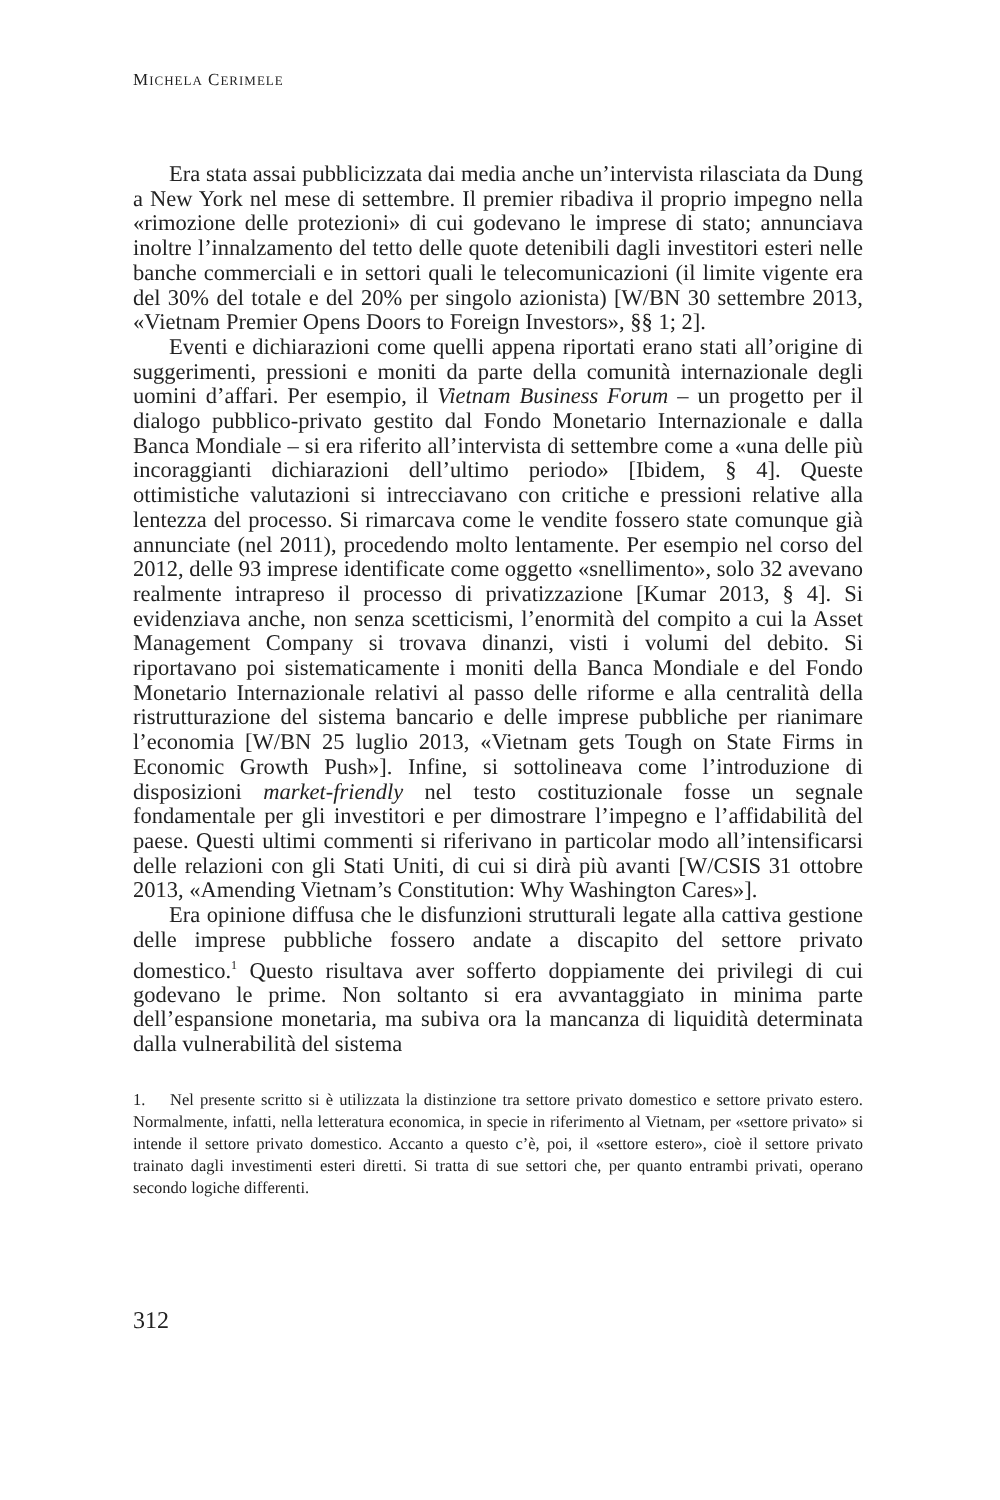MICHELA CERIMELE
Era stata assai pubblicizzata dai media anche un’intervista rilasciata da Dung a New York nel mese di settembre. Il premier ribadiva il proprio impegno nella «rimozione delle protezioni» di cui godevano le imprese di stato; annunciava inoltre l’innalzamento del tetto delle quote detenibili dagli investitori esteri nelle banche commerciali e in settori quali le telecomunicazioni (il limite vigente era del 30% del totale e del 20% per singolo azionista) [W/BN 30 settembre 2013, «Vietnam Premier Opens Doors to Foreign Investors», §§ 1; 2].
Eventi e dichiarazioni come quelli appena riportati erano stati all’origine di suggerimenti, pressioni e moniti da parte della comunità internazionale degli uomini d’affari. Per esempio, il Vietnam Business Forum – un progetto per il dialogo pubblico-privato gestito dal Fondo Monetario Internazionale e dalla Banca Mondiale – si era riferito all’intervista di settembre come a «una delle più incoraggianti dichiarazioni dell’ultimo periodo» [Ibidem, § 4]. Queste ottimistiche valutazioni si intrecciavano con critiche e pressioni relative alla lentezza del processo. Si rimarcava come le vendite fossero state comunque già annunciate (nel 2011), procedendo molto lentamente. Per esempio nel corso del 2012, delle 93 imprese identificate come oggetto «snellimento», solo 32 avevano realmente intrapreso il processo di privatizzazione [Kumar 2013, § 4]. Si evidenziava anche, non senza scetticismi, l’enormità del compito a cui la Asset Management Company si trovava dinanzi, visti i volumi del debito. Si riportavano poi sistematicamente i moniti della Banca Mondiale e del Fondo Monetario Internazionale relativi al passo delle riforme e alla centralità della ristrutturazione del sistema bancario e delle imprese pubbliche per rianimare l’economia [W/BN 25 luglio 2013, «Vietnam gets Tough on State Firms in Economic Growth Push»]. Infine, si sottolineava come l’introduzione di disposizioni market-friendly nel testo costituzionale fosse un segnale fondamentale per gli investitori e per dimostrare l’impegno e l’affidabilità del paese. Questi ultimi commenti si riferivano in particolar modo all’intensificarsi delle relazioni con gli Stati Uniti, di cui si dirà più avanti [W/CSIS 31 ottobre 2013, «Amending Vietnam’s Constitution: Why Washington Cares»].
Era opinione diffusa che le disfunzioni strutturali legate alla cattiva gestione delle imprese pubbliche fossero andate a discapito del settore privato domestico.<sup>1</sup> Questo risultava aver sofferto doppiamente dei privilegi di cui godevano le prime. Non soltanto si era avvantaggiato in minima parte dell’espansione monetaria, ma subiva ora la mancanza di liquidità determinata dalla vulnerabilità del sistema
1. Nel presente scritto si è utilizzata la distinzione tra settore privato domestico e settore privato estero. Normalmente, infatti, nella letteratura economica, in specie in riferimento al Vietnam, per «settore privato» si intende il settore privato domestico. Accanto a questo c’è, poi, il «settore estero», cioè il settore privato trainato dagli investimenti esteri diretti. Si tratta di sue settori che, per quanto entrambi privati, operano secondo logiche differenti.
312